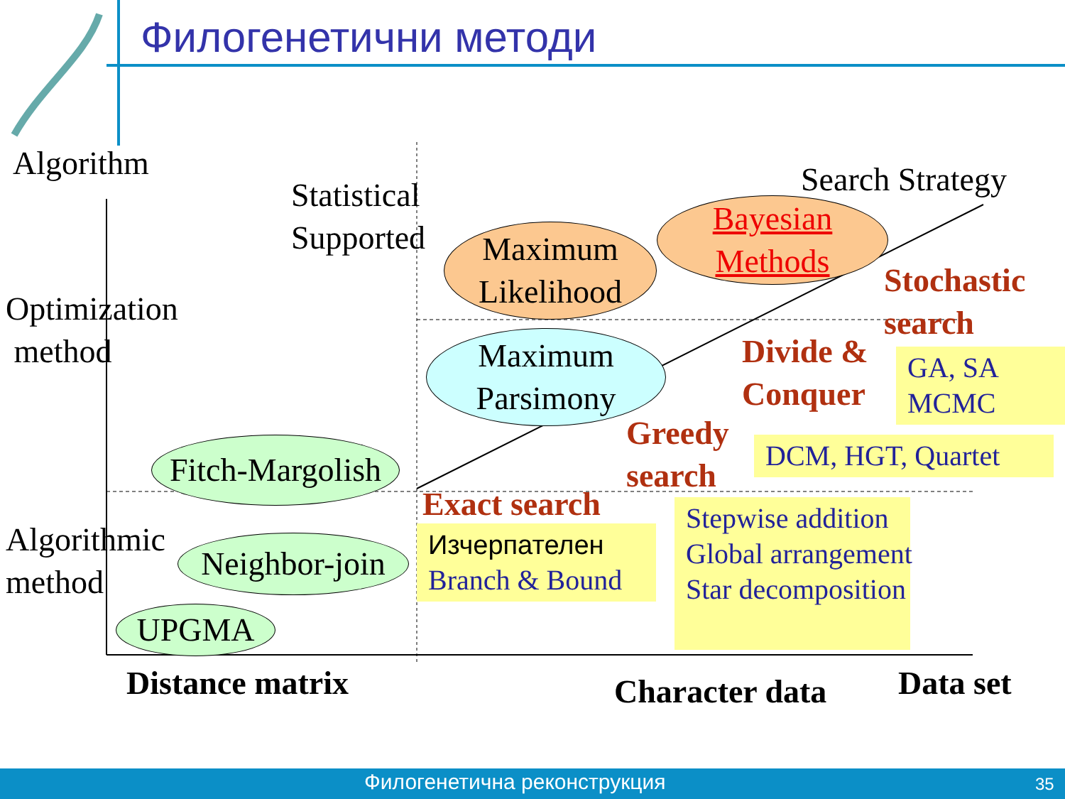Филогенетични методи
Algorithm
Statistical
Supported
Optimization
method
Algorithmic
method
Search Strategy
Maximum
Likelihood
Bayesian
Methods
Maximum
Parsimony
Fitch-Margolish
Neighbor-join
UPGMA
Stochastic
search
Divide &
Conquer
Greedy
search
Exact search
GA, SA
MCMC
DCM, HGT, Quartet
Изчерпателен
Branch & Bound
Stepwise addition
Global arrangement
Star decomposition
Distance matrix Character data Data set
Филогенетична реконструкция 35